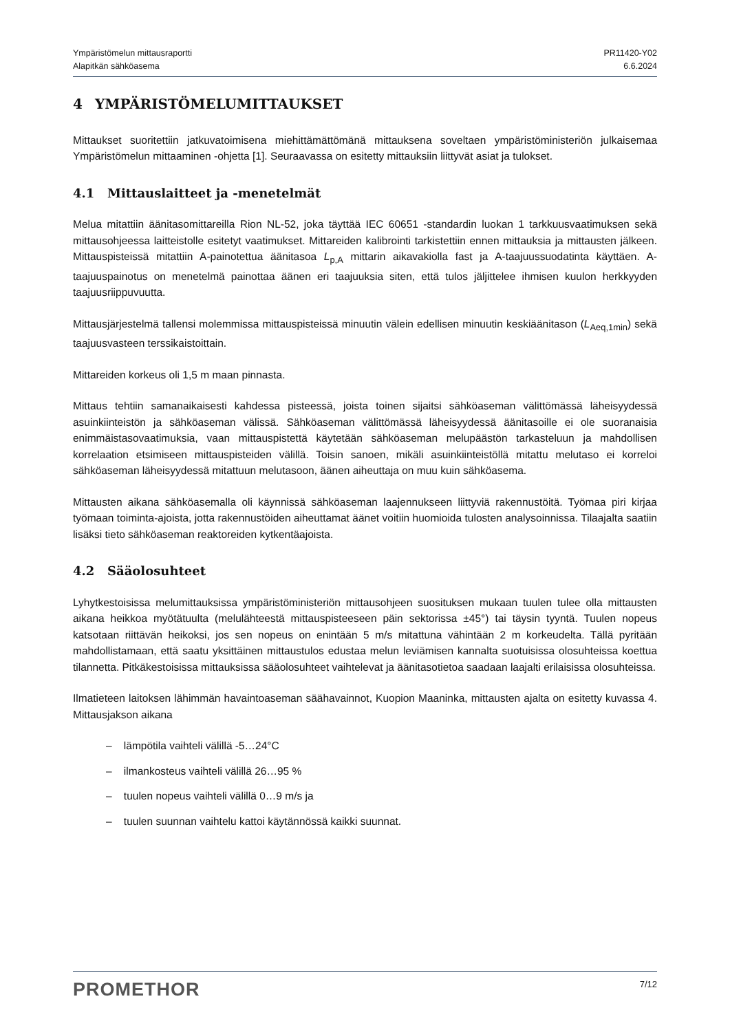Ympäristömelun mittausraportti
Alapitkän sähköasema
PR11420-Y02
6.6.2024
4 YMPÄRISTÖMELUMITTAUKSET
Mittaukset suoritettiin jatkuvatoimisena miehittämättömänä mittauksena soveltaen ympäristöministeriön julkaisemaa Ympäristömelun mittaaminen -ohjetta [1]. Seuraavassa on esitetty mittauksiin liittyvät asiat ja tulokset.
4.1 Mittauslaitteet ja -menetelmät
Melua mitattiin äänitasomittareilla Rion NL-52, joka täyttää IEC 60651 -standardin luokan 1 tarkkuusvaatimuksen sekä mittausohjeessa laitteistolle esitetyt vaatimukset. Mittareiden kalibrointi tarkistettiin ennen mittauksia ja mittausten jälkeen. Mittauspisteissä mitattiin A-painotettua äänitasoa L<sub>p,A</sub> mittarin aikavakiolla fast ja A-taajuussuodatinta käyttäen. A-taajuuspainotus on menetelmä painottaa äänen eri taajuuksia siten, että tulos jäljittelee ihmisen kuulon herkkyyden taajuusriippuvuutta.
Mittausjärjestelmä tallensi molemmissa mittauspisteissä minuutin välein edellisen minuutin keskiäänitason (L<sub>Aeq,1min</sub>) sekä taajuusvasteen terssikaistoittain.
Mittareiden korkeus oli 1,5 m maan pinnasta.
Mittaus tehtiin samanaikaisesti kahdessa pisteessä, joista toinen sijaitsi sähköaseman välittömässä läheisyydessä asuinkiinteistön ja sähköaseman välissä. Sähköaseman välittömässä läheisyydessä äänitasoille ei ole suoranaisia enimmäistasovaatimuksia, vaan mittauspistettä käytetään sähköaseman melupäästön tarkasteluun ja mahdollisen korrelaation etsimiseen mittauspisteiden välillä. Toisin sanoen, mikäli asuinkiinteistöllä mitattu melutaso ei korreloi sähköaseman läheisyydessä mitattuun melutasoon, äänen aiheuttaja on muu kuin sähköasema.
Mittausten aikana sähköasemalla oli käynnissä sähköaseman laajennukseen liittyviä rakennustöitä. Työmaa piri kirjaa työmaan toiminta-ajoista, jotta rakennustöiden aiheuttamat äänet voitiin huomioida tulosten analysoinnissa. Tilaajalta saatiin lisäksi tieto sähköaseman reaktoreiden kytkentäajoista.
4.2 Sääolosuhteet
Lyhytkestoisissa melumittauksissa ympäristöministeriön mittausohjeen suosituksen mukaan tuulen tulee olla mittausten aikana heikkoa myötätuulta (melulähteestä mittauspisteeseen päin sektorissa ±45°) tai täysin tyyntä. Tuulen nopeus katsotaan riittävän heikoksi, jos sen nopeus on enintään 5 m/s mitattuna vähintään 2 m korkeudelta. Tällä pyritään mahdollistamaan, että saatu yksittäinen mittaustulos edustaa melun leviämisen kannalta suotuisissa olosuhteissa koettua tilannetta. Pitkäkestoisissa mittauksissa sääolosuhteet vaihtelevat ja äänitasotietoa saadaan laajalti erilaisissa olosuhteissa.
Ilmatieteen laitoksen lähimmän havaintoaseman säähavainnot, Kuopion Maaninka, mittausten ajalta on esitetty kuvassa 4. Mittausjakson aikana
– lämpötila vaihteli välillä -5…24°C
– ilmankosteus vaihteli välillä 26…95 %
– tuulen nopeus vaihteli välillä 0…9 m/s ja
– tuulen suunnan vaihtelu kattoi käytännössä kaikki suunnat.
PROMETHOR
7/12